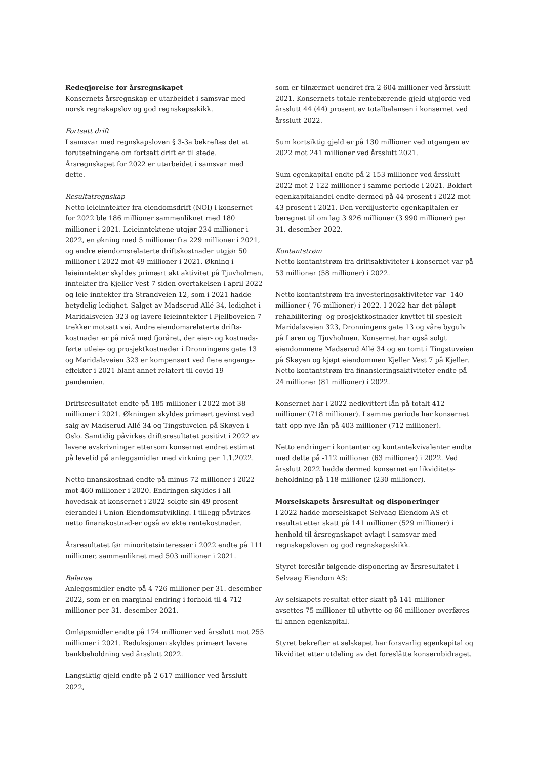Redegjørelse for årsregnskapet
Konsernets årsregnskap er utarbeidet i samsvar med norsk regnskapslov og god regnskapsskikk.
Fortsatt drift
I samsvar med regnskapsloven § 3-3a bekreftes det at forutsetningene om fortsatt drift er til stede. Årsregnskapet for 2022 er utarbeidet i samsvar med dette.
Resultatregnskap
Netto leieinntekter fra eiendomsdrift (NOI) i konsernet for 2022 ble 186 millioner sammenliknet med 180 millioner i 2021. Leieinntektene utgjør 234 millioner i 2022, en økning med 5 millioner fra 229 millioner i 2021, og andre eiendomsrelaterte driftskostnader utgjør 50 millioner i 2022 mot 49 millioner i 2021. Økning i leieinntekter skyldes primært økt aktivitet på Tjuvholmen, inntekter fra Kjeller Vest 7 siden overtakelsen i april 2022 og leie-inntekter fra Strandveien 12, som i 2021 hadde betydelig ledighet. Salget av Madserud Allé 34, ledighet i Maridalsveien 323 og lavere leieinntekter i Fjellboveien 7 trekker motsatt vei. Andre eiendomsrelaterte drifts-kostnader er på nivå med fjoråret, der eier- og kostnads-førte utleie- og prosjektkostnader i Dronningens gate 13 og Maridalsveien 323 er kompensert ved flere engangs-effekter i 2021 blant annet relatert til covid 19 pandemien.
Driftsresultatet endte på 185 millioner i 2022 mot 38 millioner i 2021. Økningen skyldes primært gevinst ved salg av Madserud Allé 34 og Tingstuveien på Skøyen i Oslo. Samtidig påvirkes driftsresultatet positivt i 2022 av lavere avskrivninger ettersom konsernet endret estimat på levetid på anleggsmidler med virkning per 1.1.2022.
Netto finanskostnad endte på minus 72 millioner i 2022 mot 460 millioner i 2020. Endringen skyldes i all hovedsak at konsernet i 2022 solgte sin 49 prosent eierandel i Union Eiendomsutvikling. I tillegg påvirkes netto finanskostnad-er også av økte rentekostnader.
Årsresultatet før minoritetsinteresser i 2022 endte på 111 millioner, sammenliknet med 503 millioner i 2021.
Balanse
Anleggsmidler endte på 4 726 millioner per 31. desember 2022, som er en marginal endring i forhold til 4 712 millioner per 31. desember 2021.
Omløpsmidler endte på 174 millioner ved årsslutt mot 255 millioner i 2021. Reduksjonen skyldes primært lavere bankbeholdning ved årsslutt 2022.
Langsiktig gjeld endte på 2 617 millioner ved årsslutt 2022,
som er tilnærmet uendret fra 2 604 millioner ved årsslutt 2021. Konsernets totale rentebærende gjeld utgjorde ved årsslutt 44 (44) prosent av totalbalansen i konsernet ved årsslutt 2022.
Sum kortsiktig gjeld er på 130 millioner ved utgangen av 2022 mot 241 millioner ved årsslutt 2021.
Sum egenkapital endte på 2 153 millioner ved årsslutt 2022 mot 2 122 millioner i samme periode i 2021. Bokført egenkapitalandel endte dermed på 44 prosent i 2022 mot 43 prosent i 2021. Den verdijusterte egenkapitalen er beregnet til om lag 3 926 millioner (3 990 millioner) per 31. desember 2022.
Kontantstrøm
Netto kontantstrøm fra driftsaktiviteter i konsernet var på 53 millioner (58 millioner) i 2022.
Netto kontantstrøm fra investeringsaktiviteter var -140 millioner (-76 millioner) i 2022. I 2022 har det påløpt rehabilitering- og prosjektkostnader knyttet til spesielt Maridalsveien 323, Dronningens gate 13 og våre bygulv på Løren og Tjuvholmen. Konsernet har også solgt eiendommene Madserud Allé 34 og en tomt i Tingstuveien på Skøyen og kjøpt eiendommen Kjeller Vest 7 på Kjeller. Netto kontantstrøm fra finansieringsaktiviteter endte på – 24 millioner (81 millioner) i 2022.
Konsernet har i 2022 nedkvittert lån på totalt 412 millioner (718 millioner). I samme periode har konsernet tatt opp nye lån på 403 millioner (712 millioner).
Netto endringer i kontanter og kontantekvivalenter endte med dette på -112 millioner (63 millioner) i 2022. Ved årsslutt 2022 hadde dermed konsernet en likviditets-beholdning på 118 millioner (230 millioner).
Morselskapets årsresultat og disponeringer
I 2022 hadde morselskapet Selvaag Eiendom AS et resultat etter skatt på 141 millioner (529 millioner) i henhold til årsregnskapet avlagt i samsvar med regnskapsloven og god regnskapsskikk.
Styret foreslår følgende disponering av årsresultatet i Selvaag Eiendom AS:
Av selskapets resultat etter skatt på 141 millioner avsettes 75 millioner til utbytte og 66 millioner overføres til annen egenkapital.
Styret bekrefter at selskapet har forsvarlig egenkapital og likviditet etter utdeling av det foreslåtte konsernbidraget.